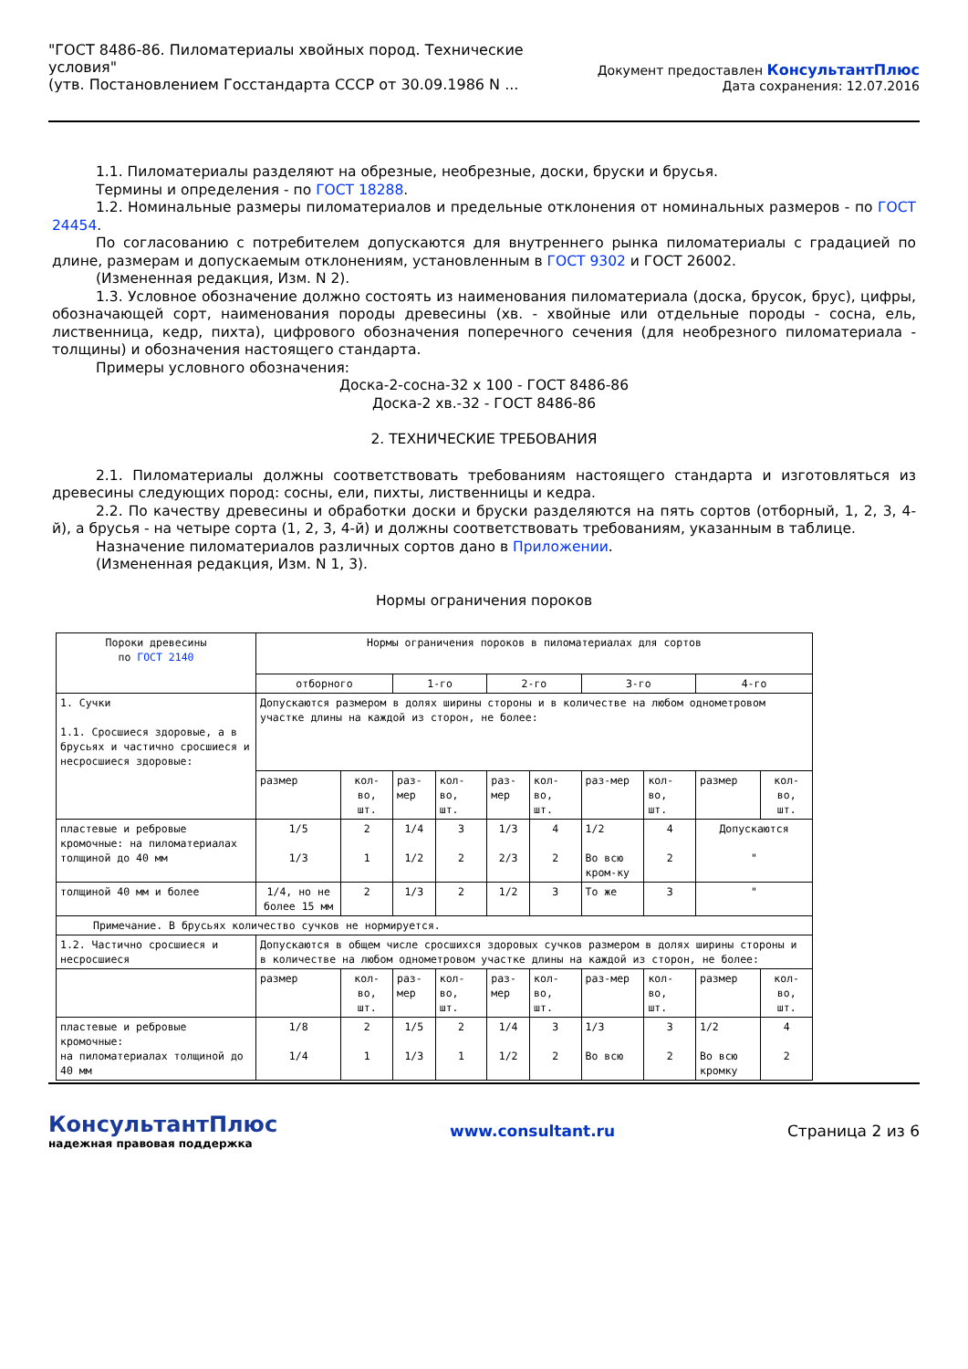"ГОСТ 8486-86. Пиломатериалы хвойных пород. Технические
условия"
(утв. Постановлением Госстандарта СССР от 30.09.1986 N ...
Документ предоставлен КонсультантПлюс
Дата сохранения: 12.07.2016
1.1. Пиломатериалы разделяют на обрезные, необрезные, доски, бруски и брусья.
Термины и определения - по ГОСТ 18288.
1.2. Номинальные размеры пиломатериалов и предельные отклонения от номинальных размеров - по ГОСТ 24454.
По согласованию с потребителем допускаются для внутреннего рынка пиломатериалы с градацией по длине, размерам и допускаемым отклонениям, установленным в ГОСТ 9302 и ГОСТ 26002.
(Измененная редакция, Изм. N 2).
1.3. Условное обозначение должно состоять из наименования пиломатериала (доска, брусок, брус), цифры, обозначающей сорт, наименования породы древесины (хв. - хвойные или отдельные породы - сосна, ель, лиственница, кедр, пихта), цифрового обозначения поперечного сечения (для необрезного пиломатериала - толщины) и обозначения настоящего стандарта.
Примеры условного обозначения:
Доска-2-сосна-32 x 100 - ГОСТ 8486-86
Доска-2 хв.-32 - ГОСТ 8486-86
2. ТЕХНИЧЕСКИЕ ТРЕБОВАНИЯ
2.1. Пиломатериалы должны соответствовать требованиям настоящего стандарта и изготовляться из древесины следующих пород: сосны, ели, пихты, лиственницы и кедра.
2.2. По качеству древесины и обработки доски и бруски разделяются на пять сортов (отборный, 1, 2, 3, 4-й), а брусья - на четыре сорта (1, 2, 3, 4-й) и должны соответствовать требованиям, указанным в таблице.
Назначение пиломатериалов различных сортов дано в Приложении.
(Измененная редакция, Изм. N 1, 3).
Нормы ограничения пороков
| Пороки древесины по ГОСТ 2140 | Нормы ограничения пороков в пиломатериалах для сортов | | | | | | | | | |
| | отборного | | 1-го | | 2-го | | 3-го | | 4-го | |
| 1. Сучки 1.1. Сросшиеся здоровые, а в брусьях и частично сросшиеся и несросшиеся здоровые: | Допускаются размером в долях ширины стороны и в количестве на любом однометровом участке длины на каждой из сторон, не более: | | | | | | | | | |
| | размер | кол-во, шт. | раз-мер | кол-во, шт. | раз-мер | кол-во, шт. | раз-мер | кол-во, шт. | размер | кол-во, шт. |
| пластевые и ребровые кромочные: на пиломатериалах толщиной до 40 мм | 1/5 1/3 | 2 1 | 1/4 1/2 | 3 2 | 1/3 2/3 | 4 2 | 1/2 Во всю кром-ку | 4 2 | Допускаются " | |
| толщиной 40 мм и более | 1/4, но не более 15 мм | 2 | 1/3 | 2 | 1/2 | 3 | То же | 3 | " | |
| Примечание. В брусьях количество сучков не нормируется. | | | | | | | | | | |
| 1.2. Частично сросшиеся и несросшиеся | Допускаются в общем числе сросшихся здоровых сучков размером в долях ширины стороны и в количестве на любом однометровом участке длины на каждой из сторон, не более: | | | | | | | | | |
| | размер | кол-во, шт. | раз-мер | кол-во, шт. | раз-мер | кол-во, шт. | раз-мер | кол-во, шт. | размер | кол-во, шт. |
| пластевые и ребровые кромочные: на пиломатериалах толщиной до 40 мм | 1/8 1/4 | 2 1 | 1/5 1/3 | 2 1 | 1/4 1/2 | 3 2 | 1/3 Во всю | 3 2 | 1/2 Во всю кромку | 4 2 |
КонсультантПлюс
надежная правовая поддержка
www.consultant.ru Страница 2 из 6